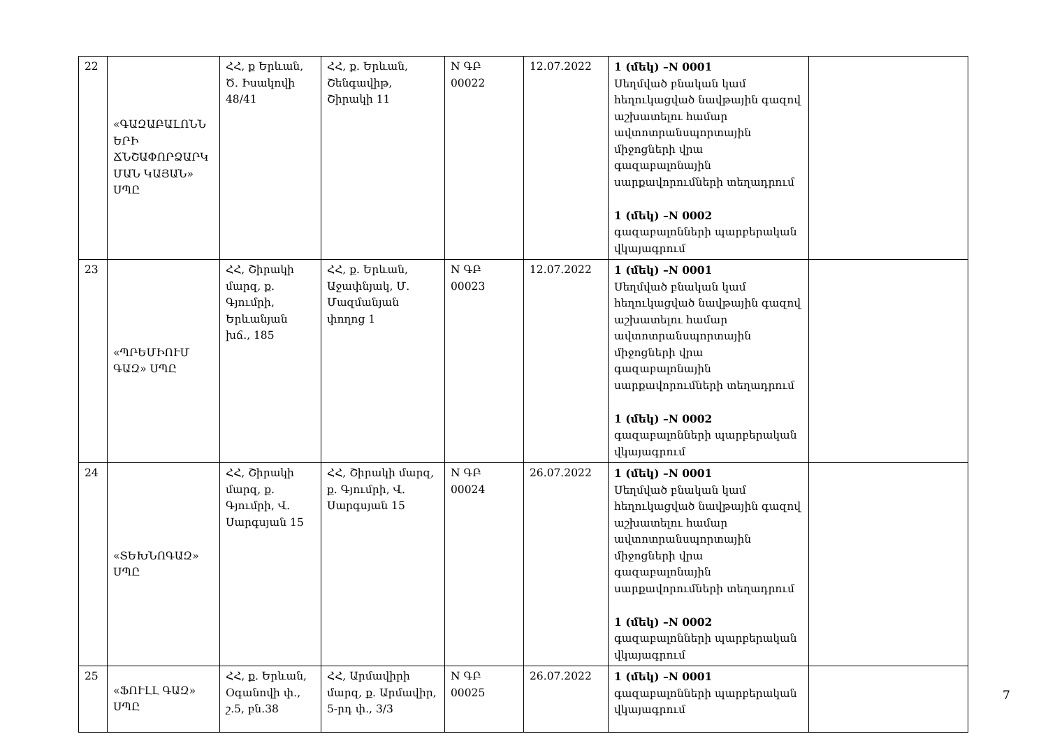| 22 | «ԳԱԶԱԲԱԼՈՆՆ ԵՐԻ ՃՆՇԱՓՈՐՁԱՐԿ ՄԱՆ ԿԱՅԱՆ» ՍՊԸ | ՀՀ, ք Երևան, Ծ. Իսակովի 48/41 | ՀՀ, ք. Երևան, Շենգավիթ, Շիրակի 11 | N ԳԲ 00022 | 12.07.2022 | 1 (մեկ) –N 0001 Սեղմված բնական կամ հեղուկացված նավթային գազով աշխատելու համար ավտոտրանսպորտային միջոցների վրա գազաբալոնային սարքավորումների տեղադրում 1 (մեկ) –N 0002 գազաբալոնների պարբերական վկայագրում | |
| 23 | «ՊՐԵՄԻՈՒՄ ԳԱԶ» ՍՊԸ | ՀՀ, Շիրակի մարզ, ք. Գյումրի, Երևանյան խճ., 185 | ՀՀ, ք. Երևան, Աջափնյակ, Մ. Մազմանյան փողոց 1 | N ԳԲ 00023 | 12.07.2022 | 1 (մեկ) –N 0001 Սեղմված բնական կամ հեղուկացված նավթային գազով աշխատելու համար ավտոտրանսպորտային միջոցների վրա գազաբալոնային սարքավորումների տեղադրում 1 (մեկ) –N 0002 գազաբալոնների պարբերական վկայագրում | |
| 24 | «ՏԵԽՆՈԳԱԶ» ՍՊԸ | ՀՀ, Շիրակի մարզ, ք. Գյումրի, Վ. Սարգսյան 15 | ՀՀ, Շիրակի մարզ, ք. Գյումրի, Վ. Սարգսյան 15 | N ԳԲ 00024 | 26.07.2022 | 1 (մեկ) –N 0001 Սեղմված բնական կամ հեղուկացված նավթային գազով աշխատելու համար ավտոտրանսպորտային միջոցների վրա գազաբալոնային սարքավորումների տեղադրում 1 (մեկ) –N 0002 գազաբալոնների պարբերական վկայագրում | |
| 25 | «ՖՈՒԼԼ ԳԱԶ» ՍՊԸ | ՀՀ, ք. Երևան, Օգանովի փ., շ.5, բն.38 | ՀՀ, Արմավիրի մարզ, ք. Արմավիր, 5-րդ փ., 3/3 | N ԳԲ 00025 | 26.07.2022 | 1 (մեկ) –N 0001 գազաբալոնների պարբերական վկայագրում | |
7